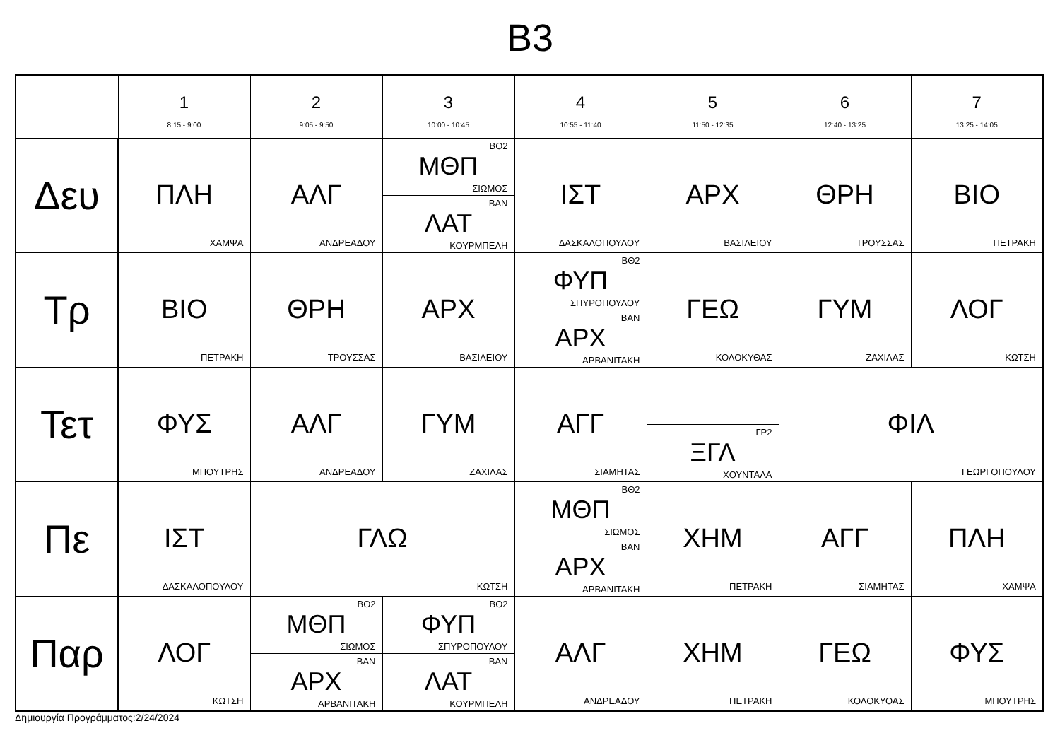B3
| | 1 8:15 - 9:00 | 2 9:05 - 9:50 | 3 10:00 - 10:45 | 4 10:55 - 11:40 | 5 11:50 - 12:35 | 6 12:40 - 13:25 | 7 13:25 - 14:05 |
| --- | --- | --- | --- | --- | --- | --- | --- |
| Δευ | ΠΛΗ ΧΑΜΨΑ | ΑΛΓ ΑΝΔΡΕΑΔΟΥ | ΒΘ2 ΜΘΠ ΣΙΩΜΟΣ ΒΑΝ ΛΑΤ ΚΟΥΡΜΠΕΛΗ | ΙΣΤ ΔΑΣΚΑΛΟΠΟΥΛΟΥ | ΑΡΧ ΒΑΣΙΛΕΙΟΥ | ΘΡΗ ΤΡΟΥΣΣΑΣ | ΒΙΟ ΠΕΤΡΑΚΗ |
| Τρ | ΒΙΟ ΠΕΤΡΑΚΗ | ΘΡΗ ΤΡΟΥΣΣΑΣ | ΑΡΧ ΒΑΣΙΛΕΙΟΥ | ΒΘ2 ΦΥΠ ΣΠΥΡΟΠΟΥΛΟΥ ΒΑΝ ΑΡΧ ΑΡΒΑΝΙΤΑΚΗ | ΓΕΩ ΚΟΛΟΚΥΘΑΣ | ΓΥΜ ΖΑΧΙΛΑΣ | ΛΟΓ ΚΩΤΣΗ |
| Τετ | ΦΥΣ ΜΠΟΥΤΡΗΣ | ΑΛΓ ΑΝΔΡΕΑΔΟΥ | ΓΥΜ ΖΑΧΙΛΑΣ | ΑΓΓ ΣΙΑΜΗΤΑΣ | ΓΡ2 ΞΓΛ ΧΟΥΝΤΑΛΑ | ΦΙΛ ΓΕΩΡΓΟΠΟΥΛΟΥ | |
| Πε | ΙΣΤ ΔΑΣΚΑΛΟΠΟΥΛΟΥ | ΓΛΩ ΚΩΤΣΗ | | ΒΘ2 ΜΘΠ ΣΙΩΜΟΣ ΒΑΝ ΑΡΧ ΑΡΒΑΝΙΤΑΚΗ | ΧΗΜ ΠΕΤΡΑΚΗ | ΑΓΓ ΣΙΑΜΗΤΑΣ | ΠΛΗ ΧΑΜΨΑ |
| Παρ | ΛΟΓ ΚΩΤΣΗ | ΒΘ2 ΜΘΠ ΣΙΩΜΟΣ ΒΑΝ ΑΡΧ ΑΡΒΑΝΙΤΑΚΗ | ΒΘ2 ΦΥΠ ΣΠΥΡΟΠΟΥΛΟΥ ΒΑΝ ΛΑΤ ΚΟΥΡΜΠΕΛΗ | ΑΛΓ ΑΝΔΡΕΑΔΟΥ | ΧΗΜ ΠΕΤΡΑΚΗ | ΓΕΩ ΚΟΛΟΚΥΘΑΣ | ΦΥΣ ΜΠΟΥΤΡΗΣ |
Δημιουργία Προγράμματος:2/24/2024